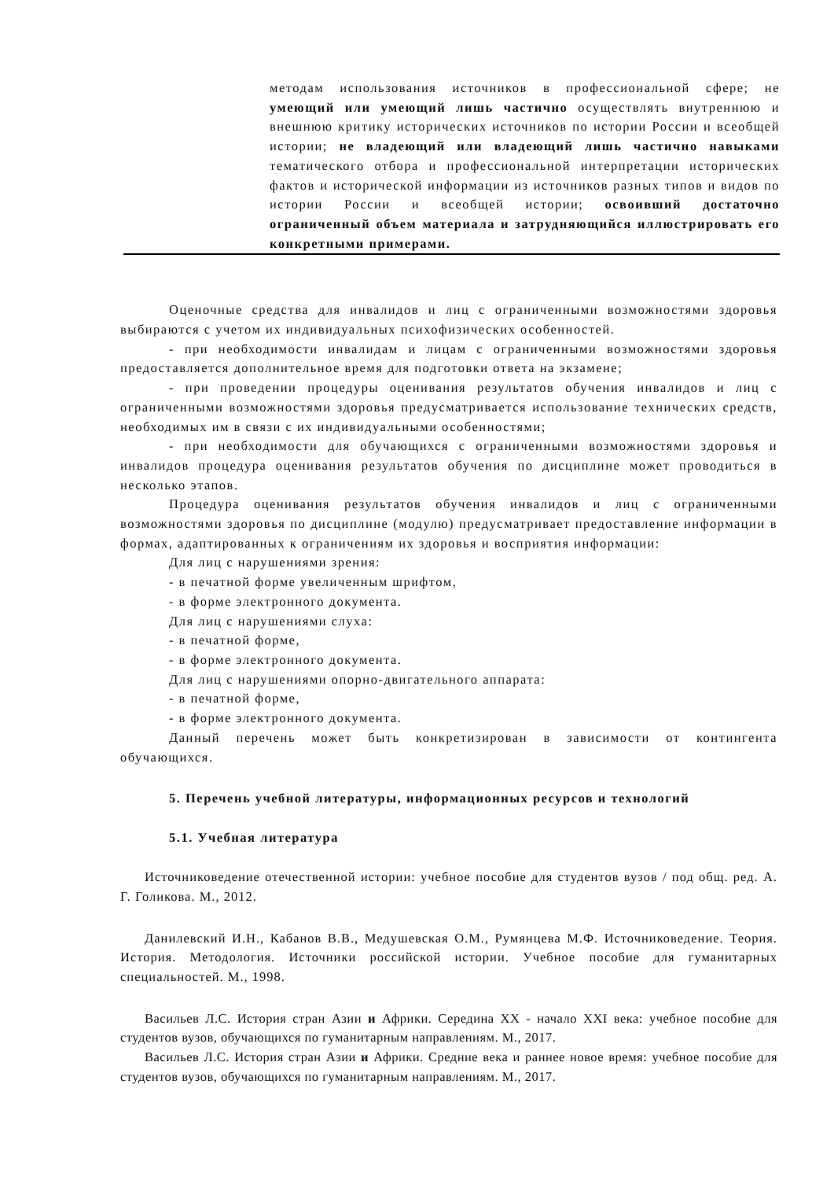| | методам использования источников в профессиональной сфере; не умеющий или умеющий лишь частично осуществлять внутреннюю и внешнюю критику исторических источников по истории России и всеобщей истории; не владеющий или владеющий лишь частично навыками тематического отбора и профессиональной интерпретации исторических фактов и исторической информации из источников разных типов и видов по истории России и всеобщей истории; освоивший достаточно ограниченный объем материала и затрудняющийся иллюстрировать его конкретными примерами. |
Оценочные средства для инвалидов и лиц с ограниченными возможностями здоровья выбираются с учетом их индивидуальных психофизических особенностей.
- при необходимости инвалидам и лицам с ограниченными возможностями здоровья предоставляется дополнительное время для подготовки ответа на экзамене;
- при проведении процедуры оценивания результатов обучения инвалидов и лиц с ограниченными возможностями здоровья предусматривается использование технических средств, необходимых им в связи с их индивидуальными особенностями;
- при необходимости для обучающихся с ограниченными возможностями здоровья и инвалидов процедура оценивания результатов обучения по дисциплине может проводиться в несколько этапов.
Процедура оценивания результатов обучения инвалидов и лиц с ограниченными возможностями здоровья по дисциплине (модулю) предусматривает предоставление информации в формах, адаптированных к ограничениям их здоровья и восприятия информации:
Для лиц с нарушениями зрения:
- в печатной форме увеличенным шрифтом,
- в форме электронного документа.
Для лиц с нарушениями слуха:
- в печатной форме,
- в форме электронного документа.
Для лиц с нарушениями опорно-двигательного аппарата:
- в печатной форме,
- в форме электронного документа.
Данный перечень может быть конкретизирован в зависимости от контингента обучающихся.
5. Перечень учебной литературы, информационных ресурсов и технологий
5.1. Учебная литература
Источниковедение отечественной истории: учебное пособие для студентов вузов / под общ. ред. А. Г. Голикова. М., 2012.
Данилевский И.Н., Кабанов В.В., Медушевская О.М., Румянцева М.Ф. Источниковедение. Теория. История. Методология. Источники российской истории. Учебное пособие для гуманитарных специальностей. М., 1998.
Васильев Л.С. История стран Азии и Африки. Середина XX - начало XXI века: учебное пособие для студентов вузов, обучающихся по гуманитарным направлениям. М., 2017.
Васильев Л.С. История стран Азии и Африки. Средние века и раннее новое время: учебное пособие для студентов вузов, обучающихся по гуманитарным направлениям. М., 2017.